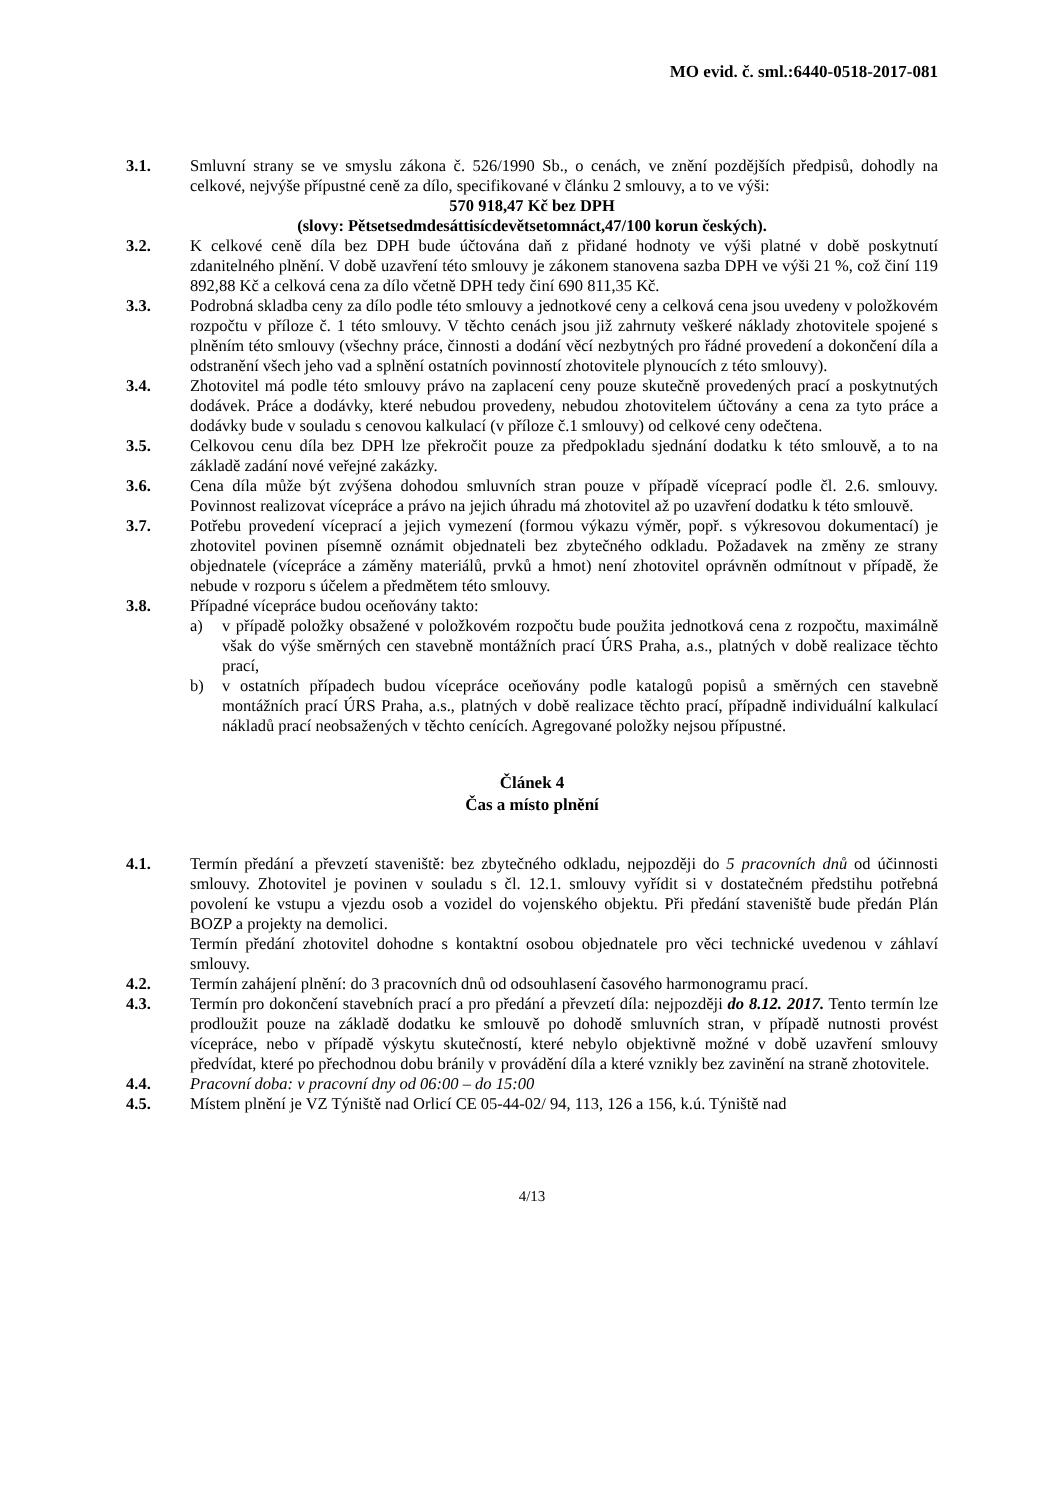MO evid. č. sml.:6440-0518-2017-081
3.1. Smluvní strany se ve smyslu zákona č. 526/1990 Sb., o cenách, ve znění pozdějších předpisů, dohodly na celkové, nejvýše přípustné ceně za dílo, specifikované v článku 2 smlouvy, a to ve výši:
570 918,47 Kč bez DPH
(slovy: Pětsetsedmdesáttisícdevětsetomnáct,47/100 korun českých).
3.2. K celkové ceně díla bez DPH bude účtována daň z přidané hodnoty ve výši platné v době poskytnutí zdanitelného plnění. V době uzavření této smlouvy je zákonem stanovena sazba DPH ve výši 21 %, což činí 119 892,88 Kč a celková cena za dílo včetně DPH tedy činí 690 811,35 Kč.
3.3. Podrobná skladba ceny za dílo podle této smlouvy a jednotkové ceny a celková cena jsou uvedeny v položkovém rozpočtu v příloze č. 1 této smlouvy. V těchto cenách jsou již zahrnuty veškeré náklady zhotovitele spojené s plněním této smlouvy (všechny práce, činnosti a dodání věcí nezbytných pro řádné provedení a dokončení díla a odstranění všech jeho vad a splnění ostatních povinností zhotovitele plynoucích z této smlouvy).
3.4. Zhotovitel má podle této smlouvy právo na zaplacení ceny pouze skutečně provedených prací a poskytnutých dodávek. Práce a dodávky, které nebudou provedeny, nebudou zhotovitelem účtovány a cena za tyto práce a dodávky bude v souladu s cenovou kalkulací (v příloze č.1 smlouvy) od celkové ceny odečtena.
3.5. Celkovou cenu díla bez DPH lze překročit pouze za předpokladu sjednání dodatku k této smlouvě, a to na základě zadání nové veřejné zakázky.
3.6. Cena díla může být zvýšena dohodou smluvních stran pouze v případě víceprací podle čl. 2.6. smlouvy. Povinnost realizovat vícepráce a právo na jejich úhradu má zhotovitel až po uzavření dodatku k této smlouvě.
3.7. Potřebu provedení víceprací a jejich vymezení (formou výkazu výměr, popř. s výkresovou dokumentací) je zhotovitel povinen písemně oznámit objednateli bez zbytečného odkladu. Požadavek na změny ze strany objednatele (vícepráce a záměny materiálů, prvků a hmot) není zhotovitel oprávněn odmítnout v případě, že nebude v rozporu s účelem a předmětem této smlouvy.
3.8. Případné vícepráce budou oceňovány takto:
a) v případě položky obsažené v položkovém rozpočtu bude použita jednotková cena z rozpočtu, maximálně však do výše směrných cen stavebně montážních prací ÚRS Praha, a.s., platných v době realizace těchto prací,
b) v ostatních případech budou vícepráce oceňovány podle katalogů popisů a směrných cen stavebně montážních prací ÚRS Praha, a.s., platných v době realizace těchto prací, případně individuální kalkulací nákladů prací neobsažených v těchto cenících. Agregované položky nejsou přípustné.
Článek 4
Čas a místo plnění
4.1. Termín předání a převzetí staveniště: bez zbytečného odkladu, nejpozději do 5 pracovních dnů od účinnosti smlouvy. Zhotovitel je povinen v souladu s čl. 12.1. smlouvy vyřídit si v dostatečném předstihu potřebná povolení ke vstupu a vjezdu osob a vozidel do vojenského objektu. Při předání staveniště bude předán Plán BOZP a projekty na demolici.
Termín předání zhotovitel dohodne s kontaktní osobou objednatele pro věci technické uvedenou v záhlaví smlouvy.
4.2. Termín zahájení plnění: do 3 pracovních dnů od odsouhlasení časového harmonogramu prací.
4.3. Termín pro dokončení stavebních prací a pro předání a převzetí díla: nejpozději do 8.12. 2017. Tento termín lze prodloužit pouze na základě dodatku ke smlouvě po dohodě smluvních stran, v případě nutnosti provést vícepráce, nebo v případě výskytu skutečností, které nebylo objektivně možné v době uzavření smlouvy předvídat, které po přechodnou dobu bránily v provádění díla a které vznikly bez zavinění na straně zhotovitele.
4.4. Pracovní doba: v pracovní dny od 06:00 – do 15:00
4.5. Místem plnění je VZ Týniště nad Orlicí CE 05-44-02/ 94, 113, 126 a 156, k.ú. Týniště nad
4/13